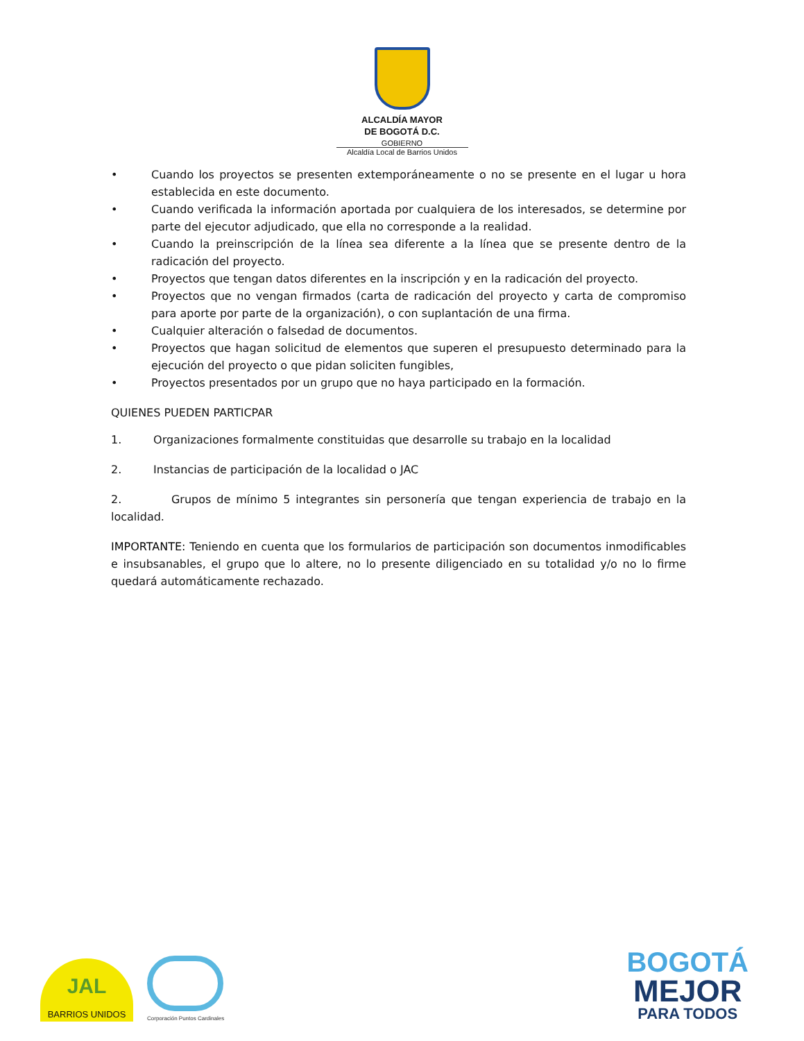ALCALDÍA MAYOR
DE BOGOTÁ D.C.
GOBIERNO
Alcaldía Local de Barrios Unidos
• Cuando los proyectos se presenten extemporáneamente o no se presente en el lugar u hora establecida en este documento.
• Cuando verificada la información aportada por cualquiera de los interesados, se determine por parte del ejecutor adjudicado, que ella no corresponde a la realidad.
• Cuando la preinscripción de la línea sea diferente a la línea que se presente dentro de la radicación del proyecto.
• Proyectos que tengan datos diferentes en la inscripción y en la radicación del proyecto.
• Proyectos que no vengan firmados (carta de radicación del proyecto y carta de compromiso para aporte por parte de la organización), o con suplantación de una firma.
• Cualquier alteración o falsedad de documentos.
• Proyectos que hagan solicitud de elementos que superen el presupuesto determinado para la ejecución del proyecto o que pidan soliciten fungibles,
• Proyectos presentados por un grupo que no haya participado en la formación.
QUIENES PUEDEN PARTICPAR
1. Organizaciones formalmente constituidas que desarrolle su trabajo en la localidad
2. Instancias de participación de la localidad o JAC
2. Grupos de mínimo 5 integrantes sin personería que tengan experiencia de trabajo en la localidad.
IMPORTANTE: Teniendo en cuenta que los formularios de participación son documentos inmodificables e insubsanables, el grupo que lo altere, no lo presente diligenciado en su totalidad y/o no lo firme quedará automáticamente rechazado.
JAL
BARRIOS UNIDOS
Corporación Puntos Cardinales
BOGOTÁ
MEJOR
PARA TODOS